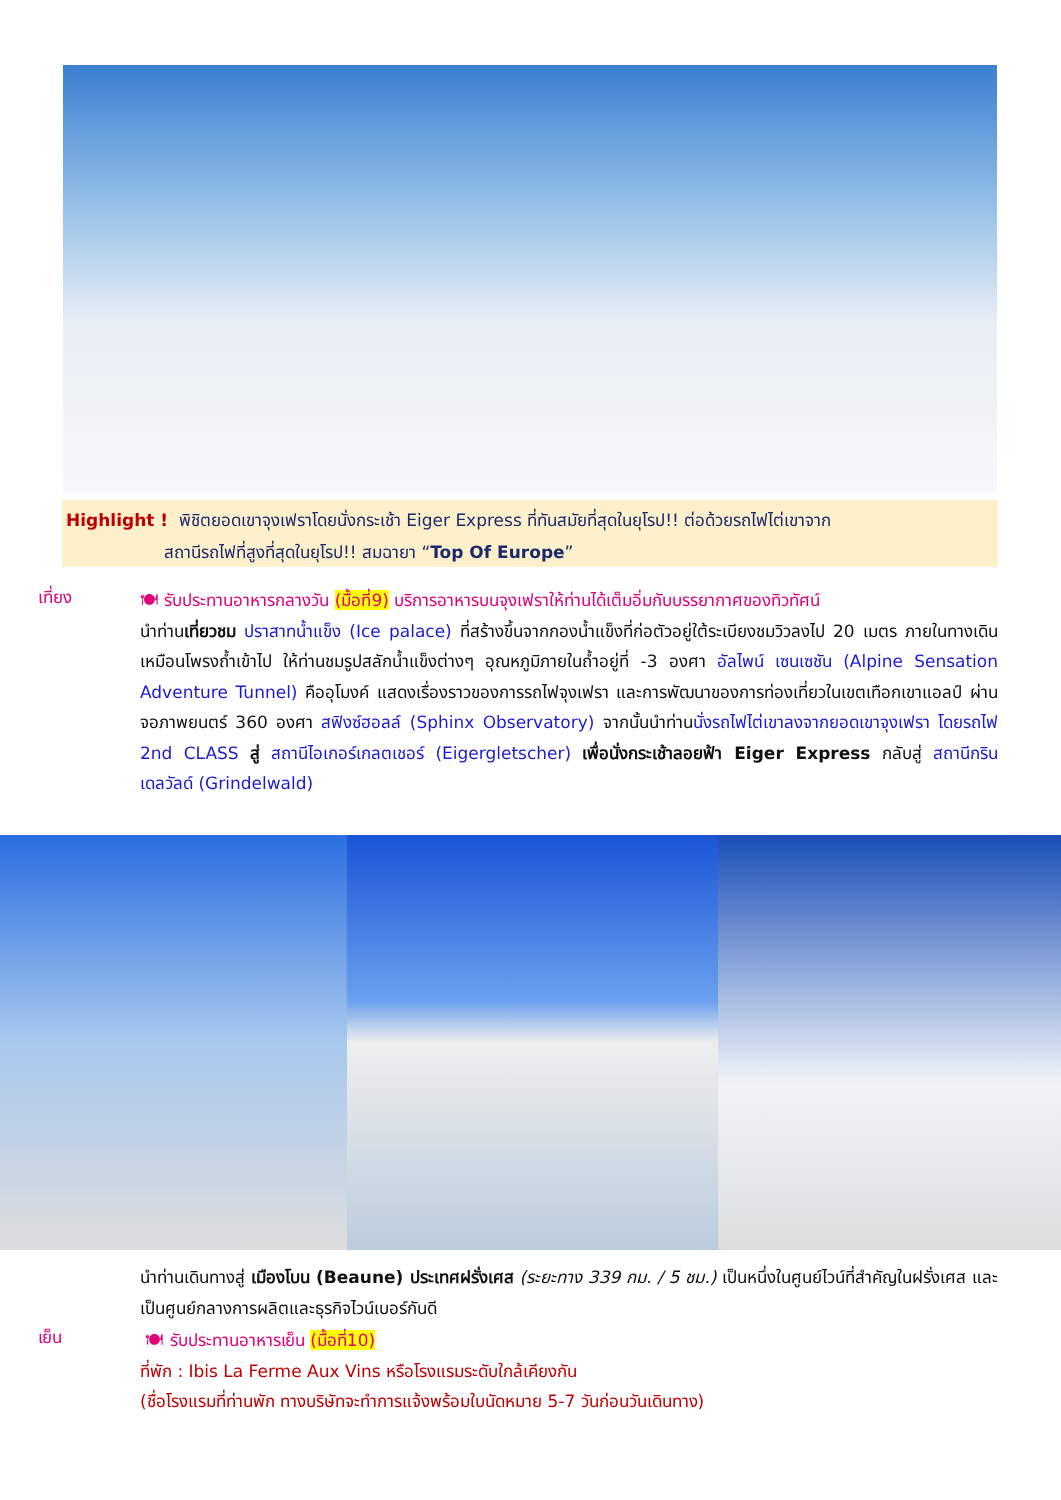Highlight ! พิชิตยอดเขาจุงเฟราโดยนั่งกระเช้า Eiger Express ที่ทันสมัยที่สุดในยุโรป!! ต่อด้วยรถไฟไต่เขาจาก
สถานีรถไฟที่สูงที่สุดในยุโรป!! สมฉายา “Top Of Europe”
เที่ยง
🍽 รับประทานอาหารกลางวัน (มื้อที่9) บริการอาหารบนจุงเฟราให้ท่านได้เต็มอิ่มกับบรรยากาศของทิวทัศน์
นำท่านเที่ยวชม ปราสาทน้ำแข็ง (Ice palace) ที่สร้างขึ้นจากกองน้ำแข็งที่ก่อตัวอยู่ใต้ระเบียงชมวิวลงไป 20 เมตร ภายในทางเดินเหมือนโพรงถ้ำเข้าไป ให้ท่านชมรูปสลักน้ำแข็งต่างๆ อุณหภูมิภายในถ้ำอยู่ที่ -3 องศา อัลไพน์ เซนเซชัน (Alpine Sensation Adventure Tunnel) คืออุโมงค์ แสดงเรื่องราวของการรถไฟจุงเฟรา และการพัฒนาของการท่องเที่ยวในเขตเทือกเขาแอลป์ ผ่านจอภาพยนตร์ 360 องศา สฟิงซ์ฮอลล์ (Sphinx Observatory) จากนั้นนำท่านนั่งรถไฟไต่เขาลงจากยอดเขาจุงเฟรา โดยรถไฟ 2nd CLASS สู่ สถานีไอเกอร์เกลตเชอร์ (Eigergletscher) เพื่อนั่งกระเช้าลอยฟ้า Eiger Express กลับสู่ สถานีกรินเดลวัลด์ (Grindelwald)
นำท่านเดินทางสู่ เมืองโบน (Beaune) ประเทศฝรั่งเศส (ระยะทาง 339 กม. / 5 ชม.) เป็นหนึ่งในศูนย์ไวน์ที่สำคัญในฝรั่งเศส และเป็นศูนย์กลางการผลิตและธุรกิจไวน์เบอร์กันดี
เย็น
🍽 รับประทานอาหารเย็น (มื้อที่10)
ที่พัก : Ibis La Ferme Aux Vins หรือโรงแรมระดับใกล้เคียงกัน
(ชื่อโรงแรมที่ท่านพัก ทางบริษัทจะทำการแจ้งพร้อมใบนัดหมาย 5-7 วันก่อนวันเดินทาง)